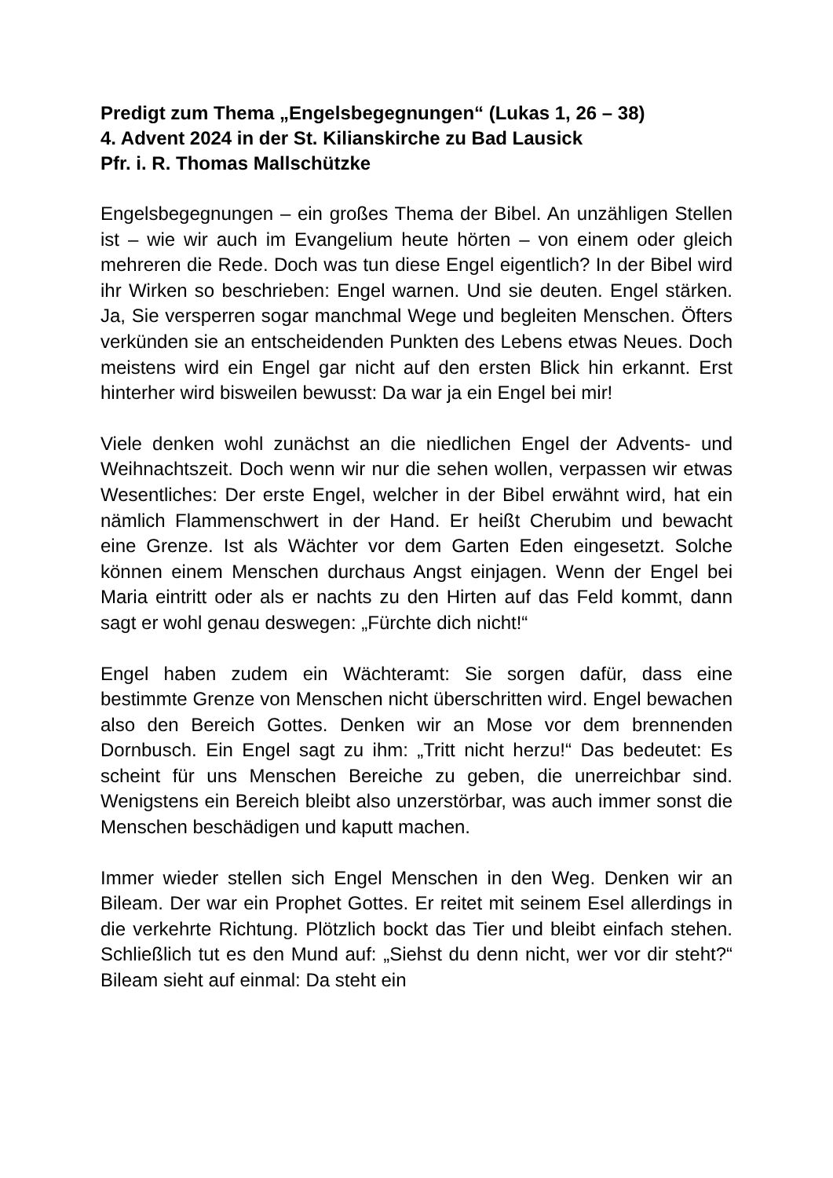Predigt zum Thema „Engelsbegegnungen“ (Lukas 1, 26 – 38)
4. Advent 2024 in der St. Kilianskirche zu Bad Lausick
Pfr. i. R. Thomas Mallschützke
Engelsbegegnungen – ein großes Thema der Bibel. An unzähligen Stellen ist – wie wir auch im Evangelium heute hörten – von einem oder gleich mehreren die Rede. Doch was tun diese Engel eigentlich? In der Bibel wird ihr Wirken so beschrieben: Engel warnen. Und sie deuten. Engel stärken. Ja, Sie versperren sogar manchmal Wege und begleiten Menschen. Öfters verkünden sie an entscheidenden Punkten des Lebens etwas Neues. Doch meistens wird ein Engel gar nicht auf den ersten Blick hin erkannt. Erst hinterher wird bisweilen bewusst: Da war ja ein Engel bei mir!
Viele denken wohl zunächst an die niedlichen Engel der Advents- und Weihnachtszeit. Doch wenn wir nur die sehen wollen, verpassen wir etwas Wesentliches: Der erste Engel, welcher in der Bibel erwähnt wird, hat ein nämlich Flammenschwert in der Hand. Er heißt Cherubim und bewacht eine Grenze. Ist als Wächter vor dem Garten Eden eingesetzt. Solche können einem Menschen durchaus Angst einjagen. Wenn der Engel bei Maria eintritt oder als er nachts zu den Hirten auf das Feld kommt, dann sagt er wohl genau deswegen: „Fürchte dich nicht!“
Engel haben zudem ein Wächteramt: Sie sorgen dafür, dass eine bestimmte Grenze von Menschen nicht überschritten wird. Engel bewachen also den Bereich Gottes. Denken wir an Mose vor dem brennenden Dornbusch. Ein Engel sagt zu ihm: „Tritt nicht herzu!“ Das bedeutet: Es scheint für uns Menschen Bereiche zu geben, die unerreichbar sind. Wenigstens ein Bereich bleibt also unzerstörbar, was auch immer sonst die Menschen beschädigen und kaputt machen.
Immer wieder stellen sich Engel Menschen in den Weg. Denken wir an Bileam. Der war ein Prophet Gottes. Er reitet mit seinem Esel allerdings in die verkehrte Richtung. Plötzlich bockt das Tier und bleibt einfach stehen. Schließlich tut es den Mund auf: „Siehst du denn nicht, wer vor dir steht?“ Bileam sieht auf einmal: Da steht ein